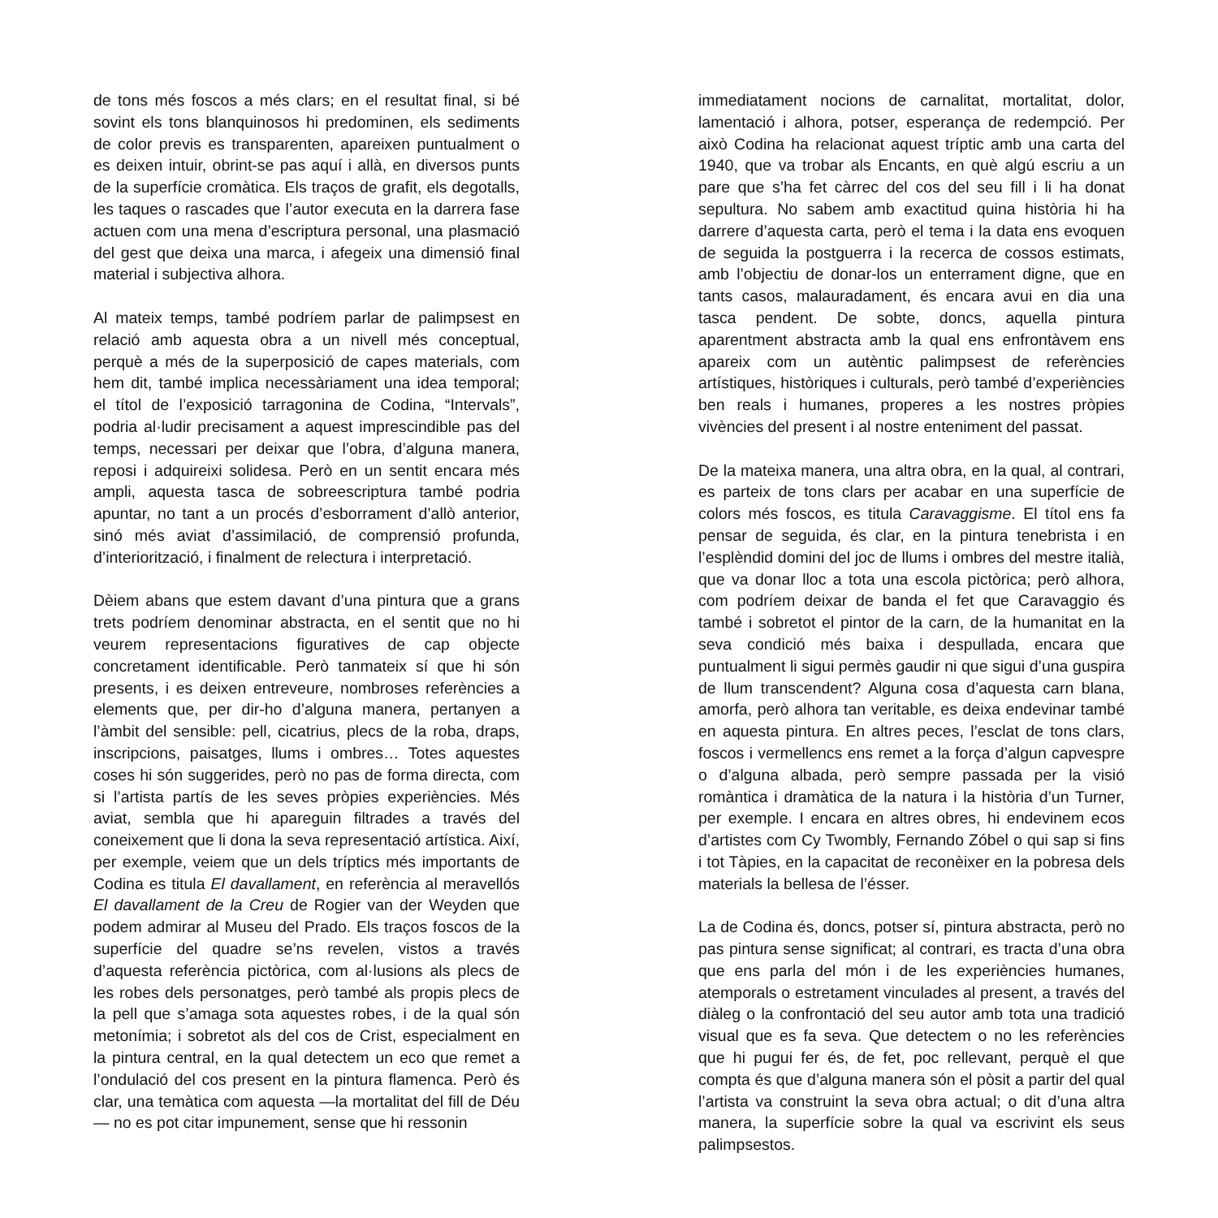de tons més foscos a més clars; en el resultat final, si bé sovint els tons blanquinosos hi predominen, els sediments de color previs es transparenten, apareixen puntualment o es deixen intuir, obrint-se pas aquí i allà, en diversos punts de la superfície cromàtica. Els traços de grafit, els degotalls, les taques o rascades que l’autor executa en la darrera fase actuen com una mena d’escriptura personal, una plasmació del gest que deixa una marca, i afegeix una dimensió final material i subjectiva alhora.
Al mateix temps, també podríem parlar de palimpsest en relació amb aquesta obra a un nivell més conceptual, perquè a més de la superposició de capes materials, com hem dit, també implica necessàriament una idea temporal; el títol de l’exposició tarragonina de Codina, “Intervals”, podria al·ludir precisament a aquest imprescindible pas del temps, necessari per deixar que l’obra, d’alguna manera, reposi i adquireixi solidesa. Però en un sentit encara més ampli, aquesta tasca de sobreescriptura també podria apuntar, no tant a un procés d’esborrament d’allò anterior, sinó més aviat d’assimilació, de comprensió profunda, d’interiorització, i finalment de relectura i interpretació.
Dèiem abans que estem davant d’una pintura que a grans trets podríem denominar abstracta, en el sentit que no hi veurem representacions figuratives de cap objecte concretament identificable. Però tanmateix sí que hi són presents, i es deixen entreveure, nombroses referències a elements que, per dir-ho d’alguna manera, pertanyen a l’àmbit del sensible: pell, cicatrius, plecs de la roba, draps, inscripcions, paisatges, llums i ombres… Totes aquestes coses hi són suggerides, però no pas de forma directa, com si l’artista partís de les seves pròpies experiències. Més aviat, sembla que hi apareguin filtrades a través del coneixement que li dona la seva representació artística. Així, per exemple, veiem que un dels tríptics més importants de Codina es titula El davallament, en referència al meravellós El davallament de la Creu de Rogier van der Weyden que podem admirar al Museu del Prado. Els traços foscos de la superfície del quadre se’ns revelen, vistos a través d’aquesta referència pictòrica, com al·lusions als plecs de les robes dels personatges, però també als propis plecs de la pell que s’amaga sota aquestes robes, i de la qual són metonímia; i sobretot als del cos de Crist, especialment en la pintura central, en la qual detectem un eco que remet a l’ondulació del cos present en la pintura flamenca. Però és clar, una temàtica com aquesta —la mortalitat del fill de Déu— no es pot citar impunement, sense que hi ressonin
immediatament nocions de carnalitat, mortalitat, dolor, lamentació i alhora, potser, esperança de redempció. Per això Codina ha relacionat aquest tríptic amb una carta del 1940, que va trobar als Encants, en què algú escriu a un pare que s’ha fet càrrec del cos del seu fill i li ha donat sepultura. No sabem amb exactitud quina història hi ha darrere d’aquesta carta, però el tema i la data ens evoquen de seguida la postguerra i la recerca de cossos estimats, amb l’objectiu de donar-los un enterrament digne, que en tants casos, malauradament, és encara avui en dia una tasca pendent. De sobte, doncs, aquella pintura aparentment abstracta amb la qual ens enfrontàvem ens apareix com un autèntic palimpsest de referències artístiques, històriques i culturals, però també d’experiències ben reals i humanes, properes a les nostres pròpies vivències del present i al nostre enteniment del passat.
De la mateixa manera, una altra obra, en la qual, al contrari, es parteix de tons clars per acabar en una superfície de colors més foscos, es titula Caravaggisme. El títol ens fa pensar de seguida, és clar, en la pintura tenebrista i en l’esplèndid domini del joc de llums i ombres del mestre italià, que va donar lloc a tota una escola pictòrica; però alhora, com podríem deixar de banda el fet que Caravaggio és també i sobretot el pintor de la carn, de la humanitat en la seva condició més baixa i despullada, encara que puntualment li sigui permès gaudir ni que sigui d’una guspira de llum transcendent? Alguna cosa d’aquesta carn blana, amorfa, però alhora tan veritable, es deixa endevinar també en aquesta pintura. En altres peces, l’esclat de tons clars, foscos i vermellencs ens remet a la força d’algun capvespre o d’alguna albada, però sempre passada per la visió romàntica i dramàtica de la natura i la història d’un Turner, per exemple. I encara en altres obres, hi endevinem ecos d’artistes com Cy Twombly, Fernando Zóbel o qui sap si fins i tot Tàpies, en la capacitat de reconèixer en la pobresa dels materials la bellesa de l’ésser.
La de Codina és, doncs, potser sí, pintura abstracta, però no pas pintura sense significat; al contrari, es tracta d’una obra que ens parla del món i de les experiències humanes, atemporals o estretament vinculades al present, a través del diàleg o la confrontació del seu autor amb tota una tradició visual que es fa seva. Que detectem o no les referències que hi pugui fer és, de fet, poc rellevant, perquè el que compta és que d’alguna manera són el pòsit a partir del qual l’artista va construint la seva obra actual; o dit d’una altra manera, la superfície sobre la qual va escrivint els seus palimpsestos.